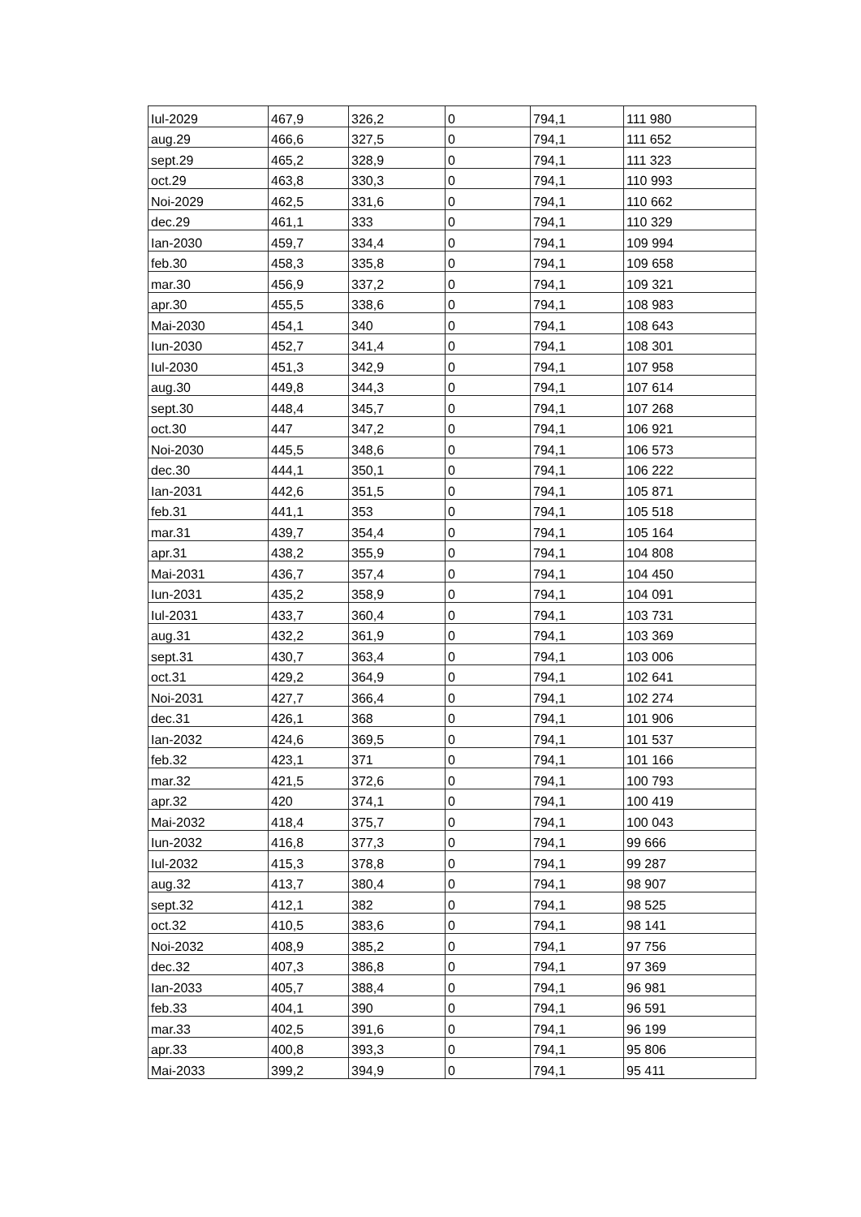| Iul-2029 | 467,9 | 326,2 | 0 | 794,1 | 111 980 |
| aug.29 | 466,6 | 327,5 | 0 | 794,1 | 111 652 |
| sept.29 | 465,2 | 328,9 | 0 | 794,1 | 111 323 |
| oct.29 | 463,8 | 330,3 | 0 | 794,1 | 110 993 |
| Noi-2029 | 462,5 | 331,6 | 0 | 794,1 | 110 662 |
| dec.29 | 461,1 | 333 | 0 | 794,1 | 110 329 |
| Ian-2030 | 459,7 | 334,4 | 0 | 794,1 | 109 994 |
| feb.30 | 458,3 | 335,8 | 0 | 794,1 | 109 658 |
| mar.30 | 456,9 | 337,2 | 0 | 794,1 | 109 321 |
| apr.30 | 455,5 | 338,6 | 0 | 794,1 | 108 983 |
| Mai-2030 | 454,1 | 340 | 0 | 794,1 | 108 643 |
| Iun-2030 | 452,7 | 341,4 | 0 | 794,1 | 108 301 |
| Iul-2030 | 451,3 | 342,9 | 0 | 794,1 | 107 958 |
| aug.30 | 449,8 | 344,3 | 0 | 794,1 | 107 614 |
| sept.30 | 448,4 | 345,7 | 0 | 794,1 | 107 268 |
| oct.30 | 447 | 347,2 | 0 | 794,1 | 106 921 |
| Noi-2030 | 445,5 | 348,6 | 0 | 794,1 | 106 573 |
| dec.30 | 444,1 | 350,1 | 0 | 794,1 | 106 222 |
| Ian-2031 | 442,6 | 351,5 | 0 | 794,1 | 105 871 |
| feb.31 | 441,1 | 353 | 0 | 794,1 | 105 518 |
| mar.31 | 439,7 | 354,4 | 0 | 794,1 | 105 164 |
| apr.31 | 438,2 | 355,9 | 0 | 794,1 | 104 808 |
| Mai-2031 | 436,7 | 357,4 | 0 | 794,1 | 104 450 |
| Iun-2031 | 435,2 | 358,9 | 0 | 794,1 | 104 091 |
| Iul-2031 | 433,7 | 360,4 | 0 | 794,1 | 103 731 |
| aug.31 | 432,2 | 361,9 | 0 | 794,1 | 103 369 |
| sept.31 | 430,7 | 363,4 | 0 | 794,1 | 103 006 |
| oct.31 | 429,2 | 364,9 | 0 | 794,1 | 102 641 |
| Noi-2031 | 427,7 | 366,4 | 0 | 794,1 | 102 274 |
| dec.31 | 426,1 | 368 | 0 | 794,1 | 101 906 |
| Ian-2032 | 424,6 | 369,5 | 0 | 794,1 | 101 537 |
| feb.32 | 423,1 | 371 | 0 | 794,1 | 101 166 |
| mar.32 | 421,5 | 372,6 | 0 | 794,1 | 100 793 |
| apr.32 | 420 | 374,1 | 0 | 794,1 | 100 419 |
| Mai-2032 | 418,4 | 375,7 | 0 | 794,1 | 100 043 |
| Iun-2032 | 416,8 | 377,3 | 0 | 794,1 | 99 666 |
| Iul-2032 | 415,3 | 378,8 | 0 | 794,1 | 99 287 |
| aug.32 | 413,7 | 380,4 | 0 | 794,1 | 98 907 |
| sept.32 | 412,1 | 382 | 0 | 794,1 | 98 525 |
| oct.32 | 410,5 | 383,6 | 0 | 794,1 | 98 141 |
| Noi-2032 | 408,9 | 385,2 | 0 | 794,1 | 97 756 |
| dec.32 | 407,3 | 386,8 | 0 | 794,1 | 97 369 |
| Ian-2033 | 405,7 | 388,4 | 0 | 794,1 | 96 981 |
| feb.33 | 404,1 | 390 | 0 | 794,1 | 96 591 |
| mar.33 | 402,5 | 391,6 | 0 | 794,1 | 96 199 |
| apr.33 | 400,8 | 393,3 | 0 | 794,1 | 95 806 |
| Mai-2033 | 399,2 | 394,9 | 0 | 794,1 | 95 411 |